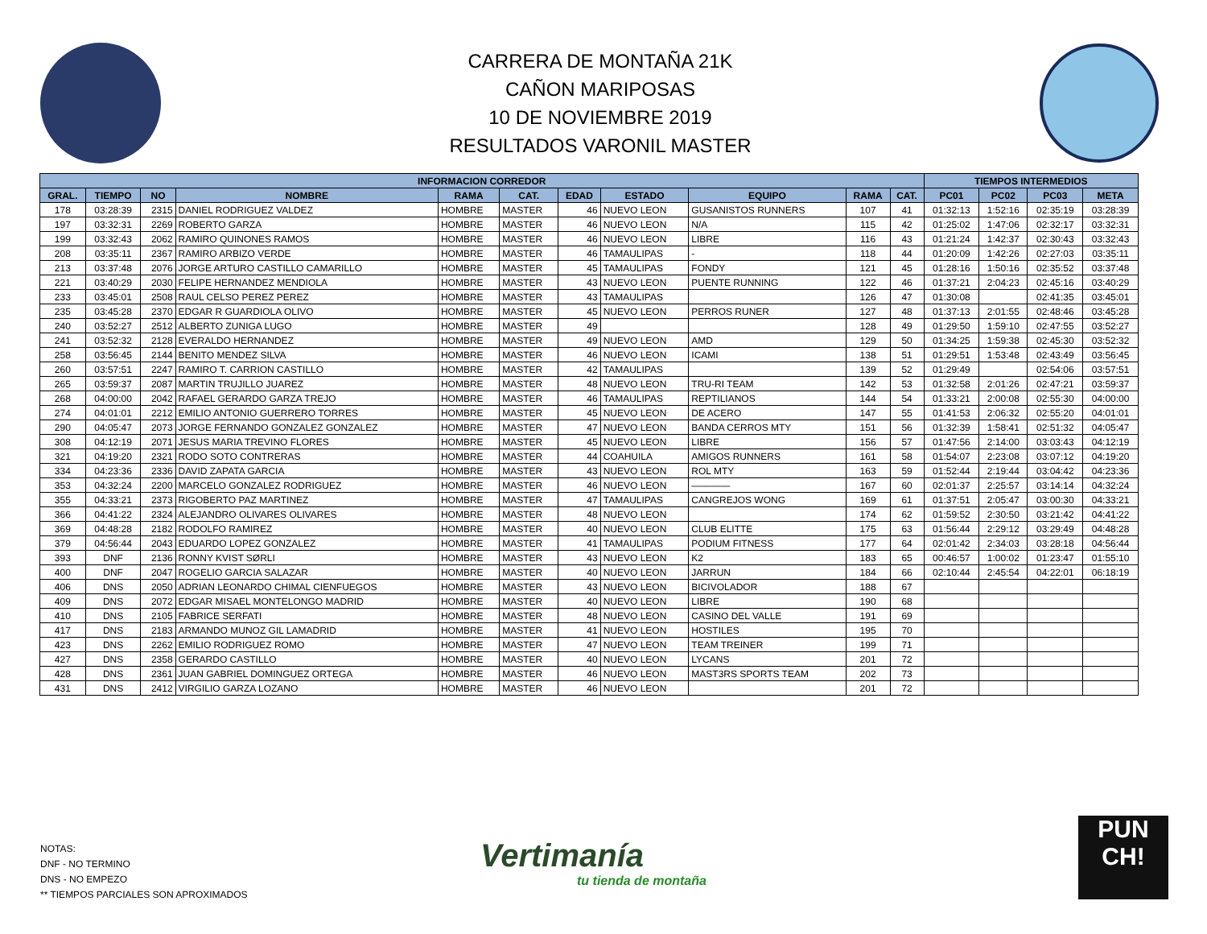CARRERA DE MONTAÑA 21K
CAÑON MARIPOSAS
10 DE NOVIEMBRE 2019
RESULTADOS VARONIL MASTER
| INFORMACION CORREDOR | | | | | | | | | | | TIEMPOS INTERMEDIOS | | | |
| --- | --- | --- | --- | --- | --- | --- | --- | --- | --- | --- | --- | --- | --- | --- |
| GRAL. | TIEMPO | NO | NOMBRE | RAMA | CAT. | EDAD | ESTADO | EQUIPO | RAMA | CAT. | PC01 | PC02 | PC03 | META |
| 178 | 03:28:39 | 2315 | DANIEL RODRIGUEZ VALDEZ | HOMBRE | MASTER | 46 | NUEVO LEON | GUSANISTOS RUNNERS | 107 | 41 | 01:32:13 | 1:52:16 | 02:35:19 | 03:28:39 |
| 197 | 03:32:31 | 2269 | ROBERTO GARZA | HOMBRE | MASTER | 46 | NUEVO LEON | N/A | 115 | 42 | 01:25:02 | 1:47:06 | 02:32:17 | 03:32:31 |
| 199 | 03:32:43 | 2062 | RAMIRO QUINONES RAMOS | HOMBRE | MASTER | 46 | NUEVO LEON | LIBRE | 116 | 43 | 01:21:24 | 1:42:37 | 02:30:43 | 03:32:43 |
| 208 | 03:35:11 | 2367 | RAMIRO ARBIZO VERDE | HOMBRE | MASTER | 46 | TAMAULIPAS | - | 118 | 44 | 01:20:09 | 1:42:26 | 02:27:03 | 03:35:11 |
| 213 | 03:37:48 | 2076 | JORGE ARTURO CASTILLO CAMARILLO | HOMBRE | MASTER | 45 | TAMAULIPAS | FONDY | 121 | 45 | 01:28:16 | 1:50:16 | 02:35:52 | 03:37:48 |
| 221 | 03:40:29 | 2030 | FELIPE HERNANDEZ MENDIOLA | HOMBRE | MASTER | 43 | NUEVO LEON | PUENTE RUNNING | 122 | 46 | 01:37:21 | 2:04:23 | 02:45:16 | 03:40:29 |
| 233 | 03:45:01 | 2508 | RAUL CELSO PEREZ PEREZ | HOMBRE | MASTER | 43 | TAMAULIPAS | | 126 | 47 | 01:30:08 | | 02:41:35 | 03:45:01 |
| 235 | 03:45:28 | 2370 | EDGAR R GUARDIOLA OLIVO | HOMBRE | MASTER | 45 | NUEVO LEON | PERROS RUNER | 127 | 48 | 01:37:13 | 2:01:55 | 02:48:46 | 03:45:28 |
| 240 | 03:52:27 | 2512 | ALBERTO ZUNIGA LUGO | HOMBRE | MASTER | 49 | | | 128 | 49 | 01:29:50 | 1:59:10 | 02:47:55 | 03:52:27 |
| 241 | 03:52:32 | 2128 | EVERALDO HERNANDEZ | HOMBRE | MASTER | 49 | NUEVO LEON | AMD | 129 | 50 | 01:34:25 | 1:59:38 | 02:45:30 | 03:52:32 |
| 258 | 03:56:45 | 2144 | BENITO MENDEZ SILVA | HOMBRE | MASTER | 46 | NUEVO LEON | ICAMI | 138 | 51 | 01:29:51 | 1:53:48 | 02:43:49 | 03:56:45 |
| 260 | 03:57:51 | 2247 | RAMIRO T. CARRION CASTILLO | HOMBRE | MASTER | 42 | TAMAULIPAS | | 139 | 52 | 01:29:49 | | 02:54:06 | 03:57:51 |
| 265 | 03:59:37 | 2087 | MARTIN TRUJILLO JUAREZ | HOMBRE | MASTER | 48 | NUEVO LEON | TRU-RI TEAM | 142 | 53 | 01:32:58 | 2:01:26 | 02:47:21 | 03:59:37 |
| 268 | 04:00:00 | 2042 | RAFAEL GERARDO GARZA TREJO | HOMBRE | MASTER | 46 | TAMAULIPAS | REPTILIANOS | 144 | 54 | 01:33:21 | 2:00:08 | 02:55:30 | 04:00:00 |
| 274 | 04:01:01 | 2212 | EMILIO ANTONIO GUERRERO TORRES | HOMBRE | MASTER | 45 | NUEVO LEON | DE ACERO | 147 | 55 | 01:41:53 | 2:06:32 | 02:55:20 | 04:01:01 |
| 290 | 04:05:47 | 2073 | JORGE FERNANDO GONZALEZ GONZALEZ | HOMBRE | MASTER | 47 | NUEVO LEON | BANDA CERROS MTY | 151 | 56 | 01:32:39 | 1:58:41 | 02:51:32 | 04:05:47 |
| 308 | 04:12:19 | 2071 | JESUS MARIA TREVINO FLORES | HOMBRE | MASTER | 45 | NUEVO LEON | LIBRE | 156 | 57 | 01:47:56 | 2:14:00 | 03:03:43 | 04:12:19 |
| 321 | 04:19:20 | 2321 | RODO SOTO CONTRERAS | HOMBRE | MASTER | 44 | COAHUILA | AMIGOS RUNNERS | 161 | 58 | 01:54:07 | 2:23:08 | 03:07:12 | 04:19:20 |
| 334 | 04:23:36 | 2336 | DAVID ZAPATA GARCIA | HOMBRE | MASTER | 43 | NUEVO LEON | ROL MTY | 163 | 59 | 01:52:44 | 2:19:44 | 03:04:42 | 04:23:36 |
| 353 | 04:32:24 | 2200 | MARCELO GONZALEZ RODRIGUEZ | HOMBRE | MASTER | 46 | NUEVO LEON | ———— | 167 | 60 | 02:01:37 | 2:25:57 | 03:14:14 | 04:32:24 |
| 355 | 04:33:21 | 2373 | RIGOBERTO PAZ MARTINEZ | HOMBRE | MASTER | 47 | TAMAULIPAS | CANGREJOS WONG | 169 | 61 | 01:37:51 | 2:05:47 | 03:00:30 | 04:33:21 |
| 366 | 04:41:22 | 2324 | ALEJANDRO OLIVARES OLIVARES | HOMBRE | MASTER | 48 | NUEVO LEON | | 174 | 62 | 01:59:52 | 2:30:50 | 03:21:42 | 04:41:22 |
| 369 | 04:48:28 | 2182 | RODOLFO RAMIREZ | HOMBRE | MASTER | 40 | NUEVO LEON | CLUB ELITTE | 175 | 63 | 01:56:44 | 2:29:12 | 03:29:49 | 04:48:28 |
| 379 | 04:56:44 | 2043 | EDUARDO LOPEZ GONZALEZ | HOMBRE | MASTER | 41 | TAMAULIPAS | PODIUM FITNESS | 177 | 64 | 02:01:42 | 2:34:03 | 03:28:18 | 04:56:44 |
| 393 | DNF | 2136 | RONNY KVIST SØRLI | HOMBRE | MASTER | 43 | NUEVO LEON | K2 | 183 | 65 | 00:46:57 | 1:00:02 | 01:23:47 | 01:55:10 |
| 400 | DNF | 2047 | ROGELIO GARCIA SALAZAR | HOMBRE | MASTER | 40 | NUEVO LEON | JARRUN | 184 | 66 | 02:10:44 | 2:45:54 | 04:22:01 | 06:18:19 |
| 406 | DNS | 2050 | ADRIAN LEONARDO CHIMAL CIENFUEGOS | HOMBRE | MASTER | 43 | NUEVO LEON | BICIVOLADOR | 188 | 67 | | | | |
| 409 | DNS | 2072 | EDGAR MISAEL MONTELONGO MADRID | HOMBRE | MASTER | 40 | NUEVO LEON | LIBRE | 190 | 68 | | | | |
| 410 | DNS | 2105 | FABRICE SERFATI | HOMBRE | MASTER | 48 | NUEVO LEON | CASINO DEL VALLE | 191 | 69 | | | | |
| 417 | DNS | 2183 | ARMANDO MUNOZ GIL LAMADRID | HOMBRE | MASTER | 41 | NUEVO LEON | HOSTILES | 195 | 70 | | | | |
| 423 | DNS | 2262 | EMILIO RODRIGUEZ ROMO | HOMBRE | MASTER | 47 | NUEVO LEON | TEAM TREINER | 199 | 71 | | | | |
| 427 | DNS | 2358 | GERARDO CASTILLO | HOMBRE | MASTER | 40 | NUEVO LEON | LYCANS | 201 | 72 | | | | |
| 428 | DNS | 2361 | JUAN GABRIEL DOMINGUEZ ORTEGA | HOMBRE | MASTER | 46 | NUEVO LEON | MAST3RS SPORTS TEAM | 202 | 73 | | | | |
| 431 | DNS | 2412 | VIRGILIO GARZA LOZANO | HOMBRE | MASTER | 46 | NUEVO LEON | | 201 | 72 | | | | |
NOTAS:
DNF - NO TERMINO
DNS - NO EMPEZO
** TIEMPOS PARCIALES SON APROXIMADOS
Vertimanía
tu tienda de montaña
PUN
CH!